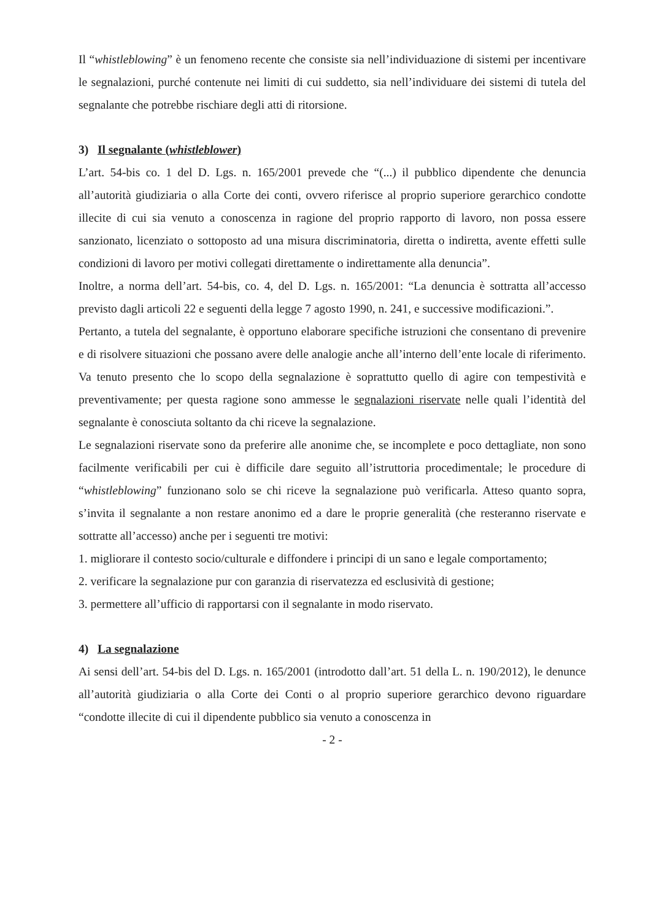Il “whistleblowing” è un fenomeno recente che consiste sia nell’individuazione di sistemi per incentivare le segnalazioni, purché contenute nei limiti di cui suddetto, sia nell’individuare dei sistemi di tutela del segnalante che potrebbe rischiare degli atti di ritorsione.
3) Il segnalante (whistleblower)
L’art. 54-bis co. 1 del D. Lgs. n. 165/2001 prevede che “(...) il pubblico dipendente che denuncia all’autorità giudiziaria o alla Corte dei conti, ovvero riferisce al proprio superiore gerarchico condotte illecite di cui sia venuto a conoscenza in ragione del proprio rapporto di lavoro, non possa essere sanzionato, licenziato o sottoposto ad una misura discriminatoria, diretta o indiretta, avente effetti sulle condizioni di lavoro per motivi collegati direttamente o indirettamente alla denuncia”.
Inoltre, a norma dell’art. 54-bis, co. 4, del D. Lgs. n. 165/2001: “La denuncia è sottratta all’accesso previsto dagli articoli 22 e seguenti della legge 7 agosto 1990, n. 241, e successive modificazioni.”.
Pertanto, a tutela del segnalante, è opportuno elaborare specifiche istruzioni che consentano di prevenire e di risolvere situazioni che possano avere delle analogie anche all’interno dell’ente locale di riferimento. Va tenuto presento che lo scopo della segnalazione è soprattutto quello di agire con tempestività e preventivamente; per questa ragione sono ammesse le segnalazioni riservate nelle quali l’identità del segnalante è conosciuta soltanto da chi riceve la segnalazione.
Le segnalazioni riservate sono da preferire alle anonime che, se incomplete e poco dettagliate, non sono facilmente verificabili per cui è difficile dare seguito all’istruttoria procedimentale; le procedure di “whistleblowing” funzionano solo se chi riceve la segnalazione può verificarla. Atteso quanto sopra, s’invita il segnalante a non restare anonimo ed a dare le proprie generalità (che resteranno riservate e sottratte all’accesso) anche per i seguenti tre motivi:
1. migliorare il contesto socio/culturale e diffondere i principi di un sano e legale comportamento;
2. verificare la segnalazione pur con garanzia di riservatezza ed esclusività di gestione;
3. permettere all’ufficio di rapportarsi con il segnalante in modo riservato.
4) La segnalazione
Ai sensi dell’art. 54-bis del D. Lgs. n. 165/2001 (introdotto dall’art. 51 della L. n. 190/2012), le denunce all’autorità giudiziaria o alla Corte dei Conti o al proprio superiore gerarchico devono riguardare “condotte illecite di cui il dipendente pubblico sia venuto a conoscenza in
- 2 -